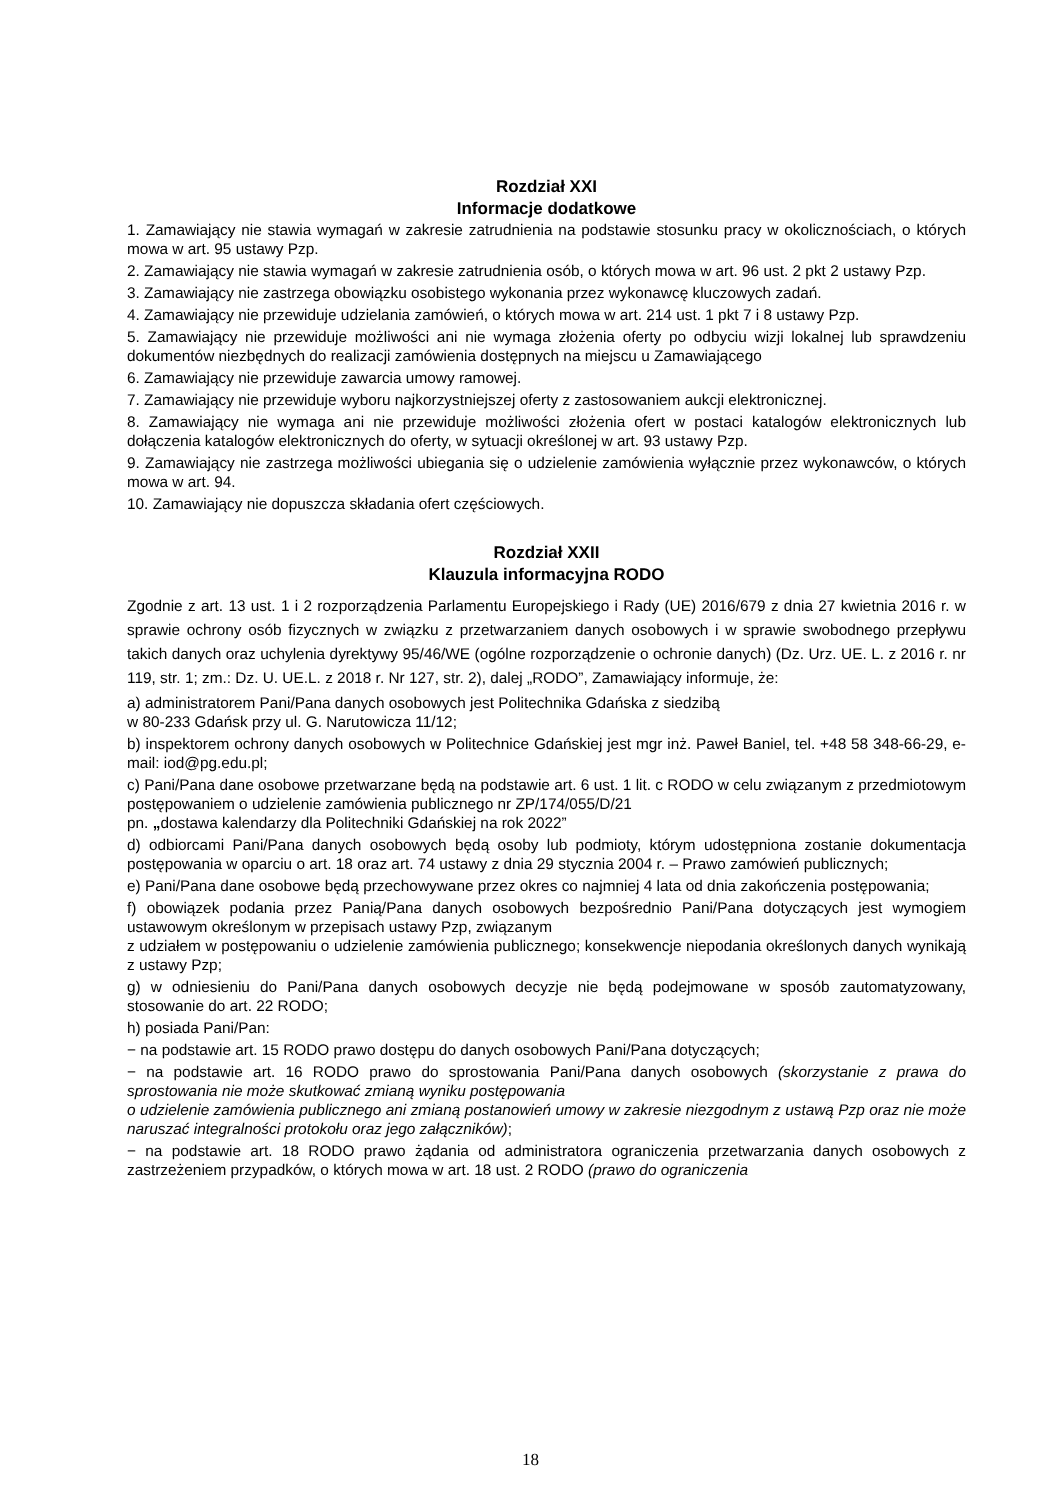Rozdział XXI
Informacje dodatkowe
1. Zamawiający nie stawia wymagań w zakresie zatrudnienia na podstawie stosunku pracy w okolicznościach, o których mowa w art. 95 ustawy Pzp.
2. Zamawiający nie stawia wymagań w zakresie zatrudnienia osób, o których mowa w art. 96 ust. 2 pkt 2 ustawy Pzp.
3. Zamawiający nie zastrzega obowiązku osobistego wykonania przez wykonawcę kluczowych zadań.
4. Zamawiający nie przewiduje udzielania zamówień, o których mowa w art. 214 ust. 1 pkt 7 i 8 ustawy Pzp.
5. Zamawiający nie przewiduje możliwości ani nie wymaga złożenia oferty po odbyciu wizji lokalnej lub sprawdzeniu dokumentów niezbędnych do realizacji zamówienia dostępnych na miejscu u Zamawiającego
6. Zamawiający nie przewiduje zawarcia umowy ramowej.
7. Zamawiający nie przewiduje wyboru najkorzystniejszej oferty z zastosowaniem aukcji elektronicznej.
8. Zamawiający nie wymaga ani nie przewiduje możliwości złożenia ofert w postaci katalogów elektronicznych lub dołączenia katalogów elektronicznych do oferty, w sytuacji określonej w art. 93 ustawy Pzp.
9. Zamawiający nie zastrzega możliwości ubiegania się o udzielenie zamówienia wyłącznie przez wykonawców, o których mowa w art. 94.
10. Zamawiający nie dopuszcza składania ofert częściowych.
Rozdział XXII
Klauzula informacyjna RODO
Zgodnie z art. 13 ust. 1 i 2 rozporządzenia Parlamentu Europejskiego i Rady (UE) 2016/679 z dnia 27 kwietnia 2016 r. w sprawie ochrony osób fizycznych w związku z przetwarzaniem danych osobowych i w sprawie swobodnego przepływu takich danych oraz uchylenia dyrektywy 95/46/WE (ogólne rozporządzenie o ochronie danych) (Dz. Urz. UE. L. z 2016 r. nr 119, str. 1; zm.: Dz. U. UE.L. z 2018 r. Nr 127, str. 2), dalej „RODO”, Zamawiający informuje, że:
a) administratorem Pani/Pana danych osobowych jest Politechnika Gdańska z siedzibą
w 80-233 Gdańsk przy ul. G. Narutowicza 11/12;
b) inspektorem ochrony danych osobowych w Politechnice Gdańskiej jest mgr inż. Paweł Baniel, tel. +48 58 348-66-29, e-mail: iod@pg.edu.pl;
c) Pani/Pana dane osobowe przetwarzane będą na podstawie art. 6 ust. 1 lit. c RODO w celu związanym z przedmiotowym postępowaniem o udzielenie zamówienia publicznego nr ZP/174/055/D/21
pn. „dostawa kalendarzy dla Politechniki Gdańskiej na rok 2022”
d) odbiorcami Pani/Pana danych osobowych będą osoby lub podmioty, którym udostępniona zostanie dokumentacja postępowania w oparciu o art. 18 oraz art. 74 ustawy z dnia 29 stycznia 2004 r. – Prawo zamówień publicznych;
e) Pani/Pana dane osobowe będą przechowywane przez okres co najmniej 4 lata od dnia zakończenia postępowania;
f) obowiązek podania przez Panią/Pana danych osobowych bezpośrednio Pani/Pana dotyczących jest wymogiem ustawowym określonym w przepisach ustawy Pzp, związanym
z udziałem w postępowaniu o udzielenie zamówienia publicznego; konsekwencje niepodania określonych danych wynikają z ustawy Pzp;
g) w odniesieniu do Pani/Pana danych osobowych decyzje nie będą podejmowane w sposób zautomatyzowany, stosowanie do art. 22 RODO;
h) posiada Pani/Pan:
− na podstawie art. 15 RODO prawo dostępu do danych osobowych Pani/Pana dotyczących;
− na podstawie art. 16 RODO prawo do sprostowania Pani/Pana danych osobowych (skorzystanie z prawa do sprostowania nie może skutkować zmianą wyniku postępowania
o udzielenie zamówienia publicznego ani zmianą postanowień umowy w zakresie niezgodnym z ustawą Pzp oraz nie może naruszać integralności protokołu oraz jego załączników);
− na podstawie art. 18 RODO prawo żądania od administratora ograniczenia przetwarzania danych osobowych z zastrzeżeniem przypadków, o których mowa w art. 18 ust. 2 RODO (prawo do ograniczenia
18